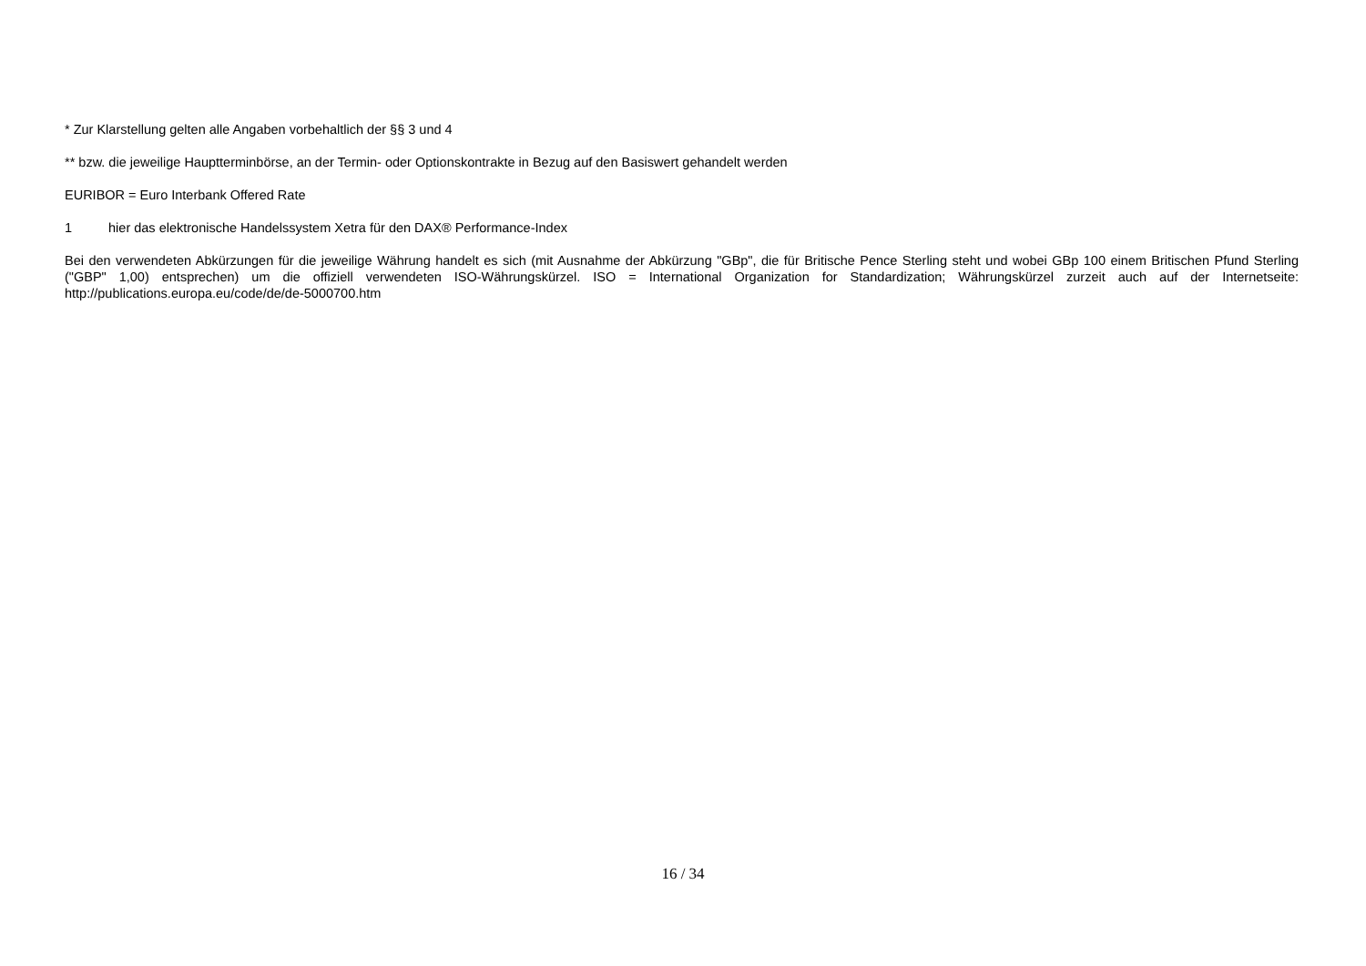* Zur Klarstellung gelten alle Angaben vorbehaltlich der §§ 3 und 4
** bzw. die jeweilige Hauptterminbörse, an der Termin- oder Optionskontrakte in Bezug auf den Basiswert gehandelt werden
EURIBOR = Euro Interbank Offered Rate
1 hier das elektronische Handelssystem Xetra für den DAX® Performance-Index
Bei den verwendeten Abkürzungen für die jeweilige Währung handelt es sich (mit Ausnahme der Abkürzung "GBp", die für Britische Pence Sterling steht und wobei GBp 100 einem Britischen Pfund Sterling ("GBP" 1,00) entsprechen) um die offiziell verwendeten ISO-Währungskürzel. ISO = International Organization for Standardization; Währungskürzel zurzeit auch auf der Internetseite: http://publications.europa.eu/code/de/de-5000700.htm
16 / 34